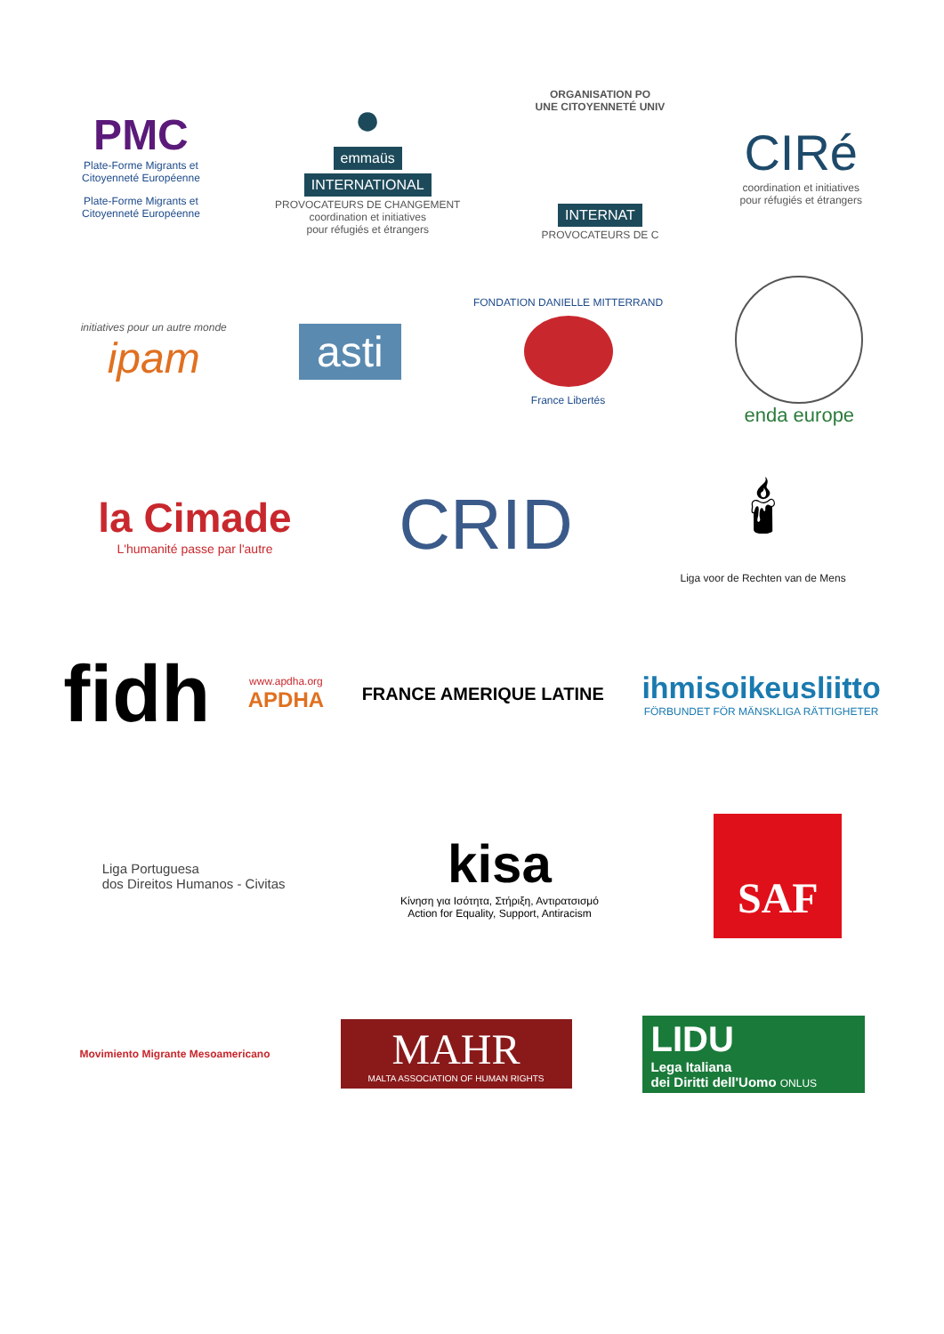PMC
Plate-Forme Migrants et
Citoyenneté Européenne
Plate-Forme Migrants et
Citoyenneté Européenne
●
emmaüs
INTERNATIONAL
PROVOCATEURS DE CHANGEMENT
coordination et initiatives
pour réfugiés et étrangers
ORGANISATION PO
UNE CITOYENNETÉ UNIV
INTERNAT
PROVOCATEURS DE C
CIRé
coordination et initiatives
pour réfugiés et étrangers
initiatives pour un autre monde
ipam
asti
FONDATION DANIELLE MITTERRAND
France Libertés
enda europe
la Cimade
L'humanité passe par l'autre
CRID
🕯
Liga voor de Rechten van de Mens
fidh
www.apdha.org
APDHA
FRANCE AMERIQUE LATINE
ihmisoikeusliitto
FÖRBUNDET FÖR MÄNSKLIGA RÄTTIGHETER
Liga Portuguesa
dos Direitos Humanos - Civitas
kisa
Κίνηση για Ισότητα, Στήριξη, Αντιρατσισμό
Action for Equality, Support, Antiracism
SAF
Movimiento Migrante Mesoamericano
MAHR
MALTA ASSOCIATION OF HUMAN RIGHTS
LIDU
Lega Italiana
dei Diritti dell'Uomo ONLUS